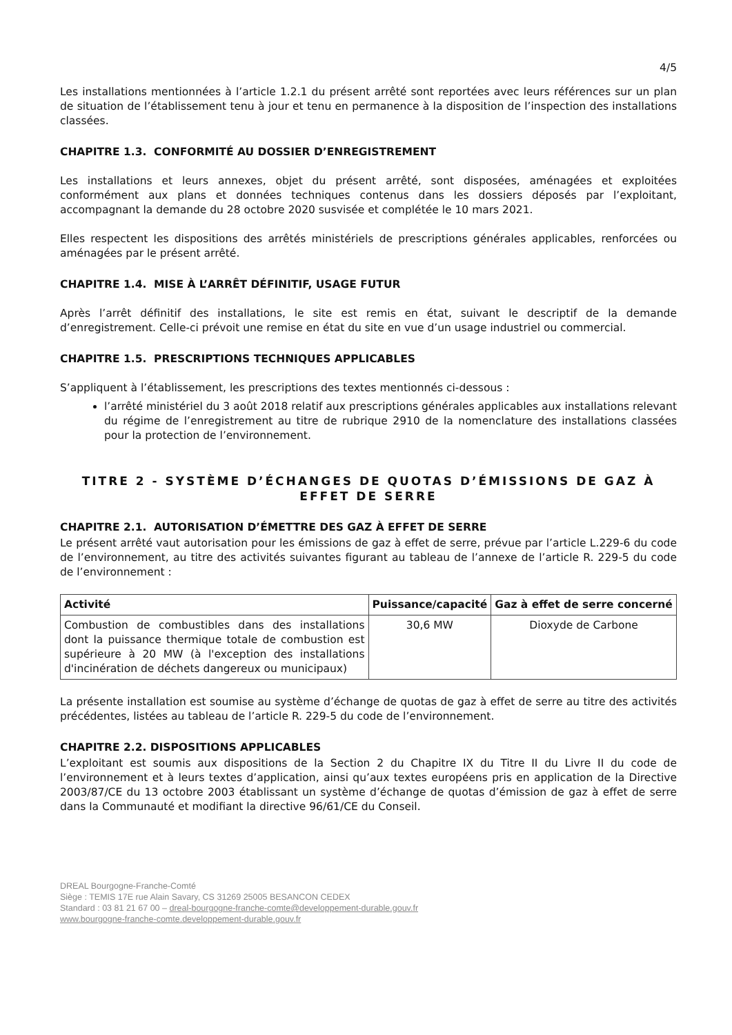4/5
Les installations mentionnées à l’article 1.2.1 du présent arrêté sont reportées avec leurs références sur un plan de situation de l’établissement tenu à jour et tenu en permanence à la disposition de l’inspection des installations classées.
CHAPITRE 1.3. CONFORMITÉ AU DOSSIER D’ENREGISTREMENT
Les installations et leurs annexes, objet du présent arrêté, sont disposées, aménagées et exploitées conformément aux plans et données techniques contenus dans les dossiers déposés par l’exploitant, accompagnant la demande du 28 octobre 2020 susvisée et complétée le 10 mars 2021.
Elles respectent les dispositions des arrêtés ministériels de prescriptions générales applicables, renforcées ou aménagées par le présent arrêté.
CHAPITRE 1.4. MISE À L’ARRÊT DÉFINITIF, USAGE FUTUR
Après l’arrêt définitif des installations, le site est remis en état, suivant le descriptif de la demande d’enregistrement. Celle-ci prévoit une remise en état du site en vue d’un usage industriel ou commercial.
CHAPITRE 1.5. PRESCRIPTIONS TECHNIQUES APPLICABLES
S’appliquent à l’établissement, les prescriptions des textes mentionnés ci-dessous :
l’arrêté ministériel du 3 août 2018 relatif aux prescriptions générales applicables aux installations relevant du régime de l’enregistrement au titre de rubrique 2910 de la nomenclature des installations classées pour la protection de l’environnement.
TITRE 2 - SYSTÈME D’ÉCHANGES DE QUOTAS D’ÉMISSIONS DE GAZ À EFFET DE SERRE
CHAPITRE 2.1. AUTORISATION D’ÉMETTRE DES GAZ À EFFET DE SERRE
Le présent arrêté vaut autorisation pour les émissions de gaz à effet de serre, prévue par l’article L.229-6 du code de l’environnement, au titre des activités suivantes figurant au tableau de l’annexe de l’article R. 229-5 du code de l’environnement :
| Activité | Puissance/capacité | Gaz à effet de serre concerné |
| --- | --- | --- |
| Combustion de combustibles dans des installations dont la puissance thermique totale de combustion est supérieure à 20 MW (à l'exception des installations d'incinération de déchets dangereux ou municipaux) | 30,6 MW | Dioxyde de Carbone |
La présente installation est soumise au système d’échange de quotas de gaz à effet de serre au titre des activités précédentes, listées au tableau de l’article R. 229-5 du code de l’environnement.
CHAPITRE 2.2. DISPOSITIONS APPLICABLES
L’exploitant est soumis aux dispositions de la Section 2 du Chapitre IX du Titre II du Livre II du code de l’environnement et à leurs textes d’application, ainsi qu’aux textes européens pris en application de la Directive 2003/87/CE du 13 octobre 2003 établissant un système d’échange de quotas d’émission de gaz à effet de serre dans la Communauté et modifiant la directive 96/61/CE du Conseil.
DREAL Bourgogne-Franche-Comté
Siège : TEMIS 17E rue Alain Savary, CS 31269 25005 BESANCON CEDEX
Standard : 03 81 21 67 00 – dreal-bourgogne-franche-comte@developpement-durable.gouv.fr
www.bourgogne-franche-comte.developpement-durable.gouv.fr